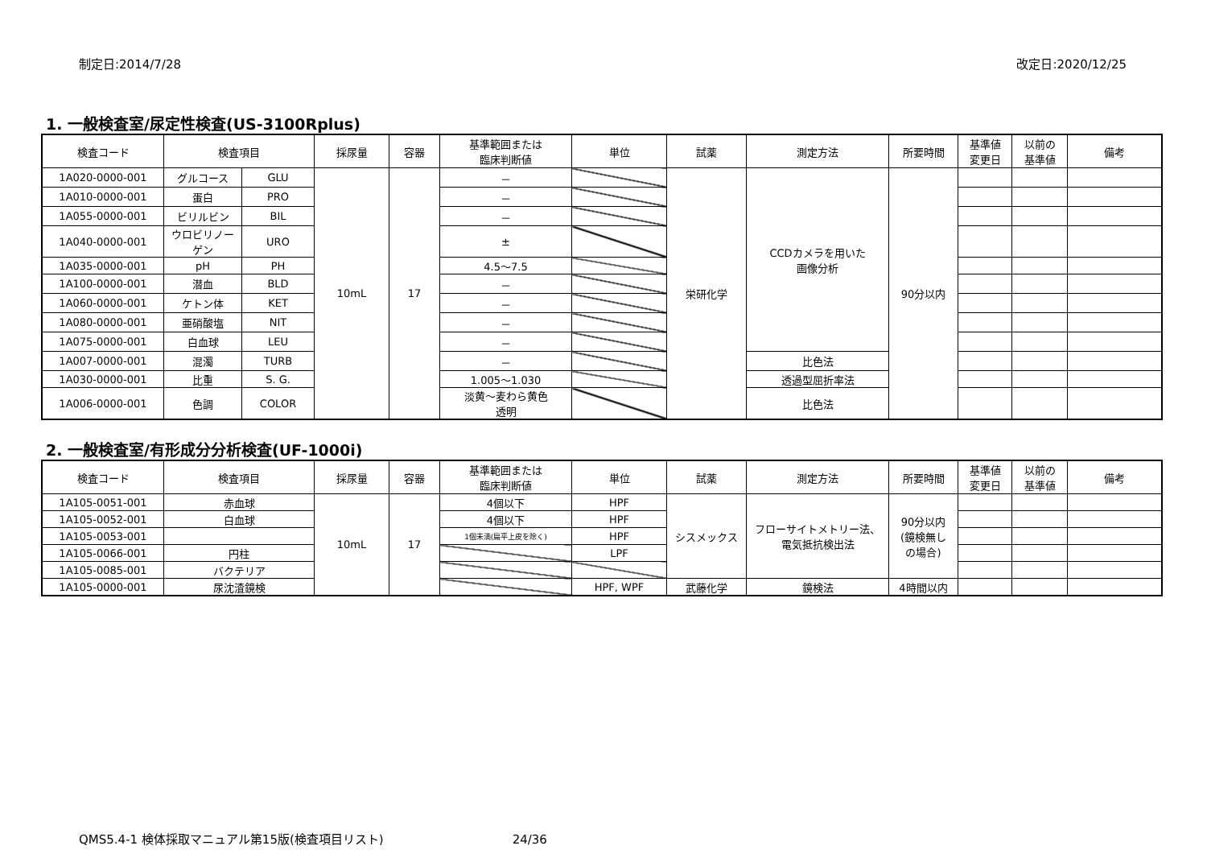制定日:2014/7/28 改定日:2020/12/25
1. 一般検査室/尿定性検査(US-3100Rplus)
| 検査コード | 検査項目 | | 採尿量 | 容器 | 基準範囲または 臨床判断値 | 単位 | 試薬 | 測定方法 | 所要時間 | 基準値 変更日 | 以前の 基準値 | 備考 |
| --- | --- | --- | --- | --- | --- | --- | --- | --- | --- | --- | --- | --- |
| 1A020-0000-001 | グルコース | GLU | 10mL | 17 | － | | 栄研化学 | CCDカメラを用いた 画像分析 | 90分以内 | | | |
| 1A010-0000-001 | 蛋白 | PRO | | | － | | | | | | | |
| 1A055-0000-001 | ビリルビン | BIL | | | － | | | | | | | |
| 1A040-0000-001 | ウロビリノー ゲン | URO | | | ± | | | | | | | |
| 1A035-0000-001 | pH | PH | | | 4.5～7.5 | | | | | | | |
| 1A100-0000-001 | 潜血 | BLD | | | － | | | | | | | |
| 1A060-0000-001 | ケトン体 | KET | | | － | | | | | | | |
| 1A080-0000-001 | 亜硝酸塩 | NIT | | | － | | | | | | | |
| 1A075-0000-001 | 白血球 | LEU | | | － | | | | | | | |
| 1A007-0000-001 | 混濁 | TURB | | | － | | | 比色法 | | | | |
| 1A030-0000-001 | 比重 | S. G. | | | 1.005～1.030 | | | 透過型屈折率法 | | | | |
| 1A006-0000-001 | 色調 | COLOR | | | 淡黄～麦わら黄色 透明 | | | 比色法 | | | | |
2. 一般検査室/有形成分分析検査(UF-1000i)
| 検査コード | 検査項目 | 採尿量 | 容器 | 基準範囲または 臨床判断値 | 単位 | 試薬 | 測定方法 | 所要時間 | 基準値 変更日 | 以前の 基準値 | 備考 |
| --- | --- | --- | --- | --- | --- | --- | --- | --- | --- | --- | --- |
| 1A105-0051-001 | 赤血球 | 10mL | 17 | 4個以下 | HPF | シスメックス | フローサイトメトリー法、 電気抵抗検出法 | 90分以内 (鏡検無し の場合) | | | |
| 1A105-0052-001 | 白血球 | | | 4個以下 | HPF | | | | | | |
| 1A105-0053-001 | | | | 1個未満(扁平上皮を除く) | HPF | | | | | | |
| 1A105-0066-001 | 円柱 | | | | LPF | | | | | | |
| 1A105-0085-001 | バクテリア | | | | | | | | | | |
| 1A105-0000-001 | 尿沈渣鏡検 | | | | HPF, WPF | 武藤化学 | 鏡検法 | 4時間以内 | | | |
QMS5.4-1 検体採取マニュアル第15版(検査項目リスト) 24/36